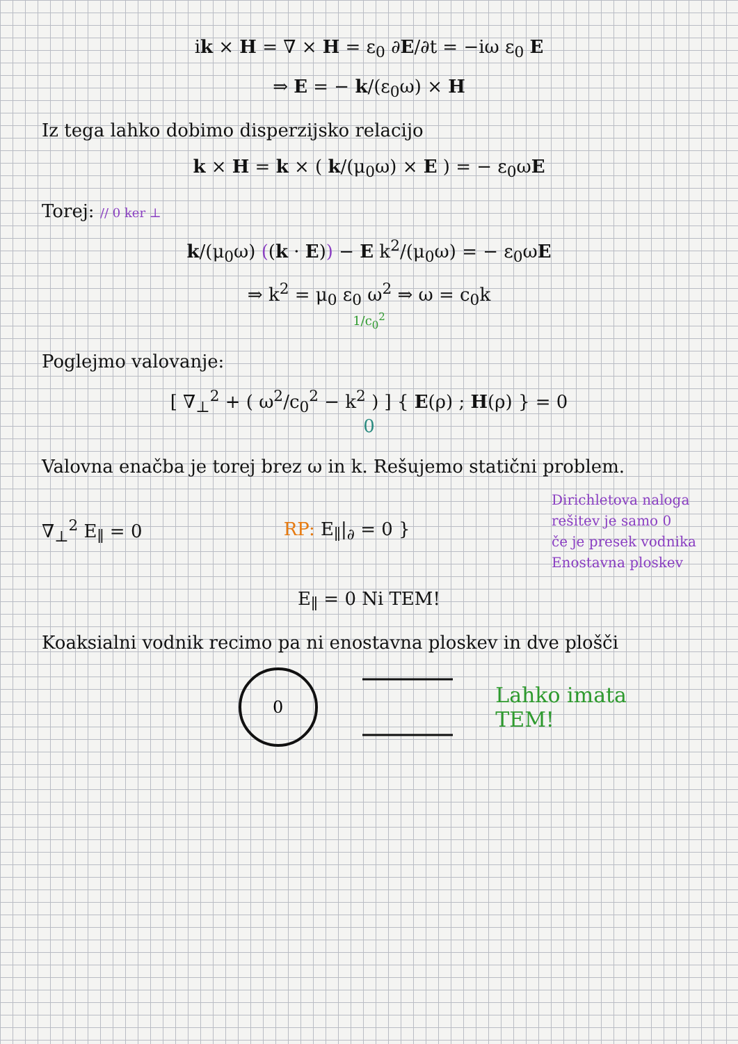ik × H = ∇ × H = ε<sub>0</sub> ∂E/∂t = −iω ε<sub>0</sub> E
⇒ E = − k/(ε<sub>0</sub>ω) × H
Iz tega lahko dobimo disperzijsko relacijo
k × H = k × ( k/(μ<sub>0</sub>ω) × E ) = − ε<sub>0</sub>ωE
Torej: // 0 ker ⊥
k/(μ<sub>0</sub>ω) ((k · E)) − E k<sup>2</sup>/(μ<sub>0</sub>ω) = − ε<sub>0</sub>ωE
⇒ k<sup>2</sup> = μ<sub>0</sub> ε<sub>0</sub> ω<sup>2</sup> ⇒ ω = c<sub>0</sub>k
1/c<sub>0</sub><sup>2</sup>
Poglejmo valovanje:
[ ∇<sub>⊥</sub><sup>2</sup> + ( ω<sup>2</sup>/c<sub>0</sub><sup>2</sup> − k<sup>2</sup> ) ] { E(ρ) ; H(ρ) } = 0
0
Valovna enačba je torej brez ω in k. Rešujemo statični problem.
∇<sub>⊥</sub><sup>2</sup> E<sub>∥</sub> = 0 RP: E<sub>∥</sub>|<sub>∂</sub> = 0 }
Dirichletova naloga
rešitev je samo 0
če je presek vodnika
Enostavna ploskev
E<sub>∥</sub> = 0 Ni TEM!
Koaksialni vodnik recimo pa ni enostavna ploskev in dve plošči
0
Lahko imata
TEM!